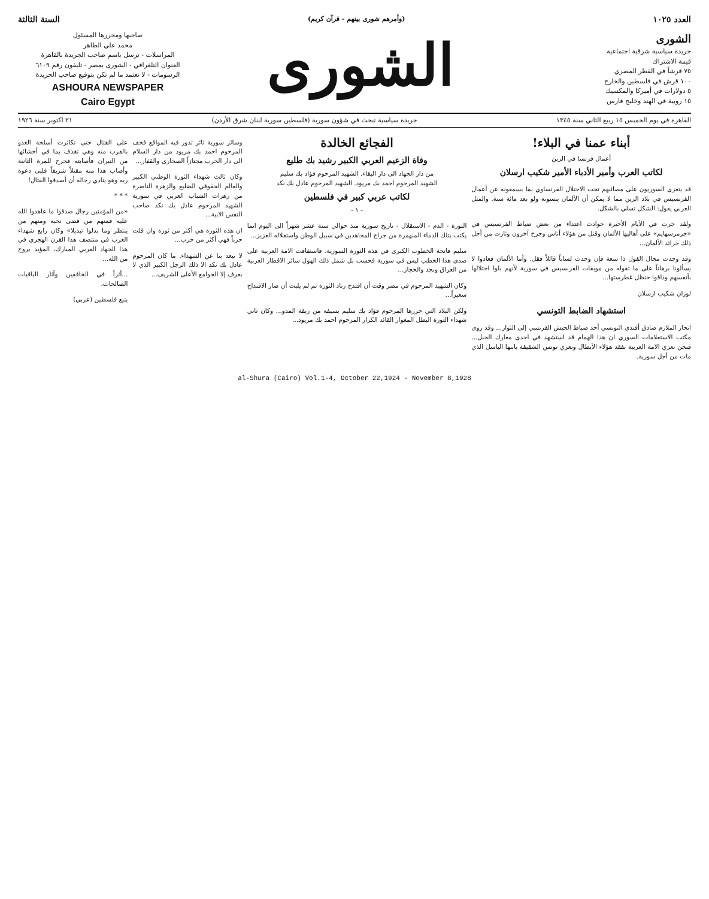العدد ١٠٢٥ (وأمرهم شورى بينهم - قرآن كريم) السنة الثالثة
الشورى
جريدة سياسية شرقية اجتماعية
قيمة الاشتراك
٧٥ قرشاً في القطر المصري
١٠٠ قرش في فلسطين والخارج
٥ دولارات في أميركا والمكسيك
١٥ روبية في الهند وخليج فارس
الشورى
صاحبها ومحررها المسئول
محمد علي الطاهر
المراسلات - ترسل باسم صاحب الجريدة بالقاهرة
العنوان التلغرافي - الشورى بمصر - تليفون رقم ٦١٠٩
الرسومات - لا تعتمد ما لم تكن بتوقيع صاحب الجريدة
ASHOURA NEWSPAPER
Cairo Egypt
القاهرة في يوم الخميس ١٥ ربيع الثاني سنة ١٣٤٥ جريدة سياسية تبحث في شؤون سورية (فلسطين سورية لبنان شرق الأردن) ٢١ اكتوبر سنة ١٩٢٦
أبناء عمنا في البلاء!
أعمال فرنسا في الرين
لكاتب العرب وأمير الأدباء الأمير شكيب ارسلان
قد يتعزى السوريون على مصائبهم تحت الاحتلال الفرنساوي بما يسمعونه عن أعمال الفرنسيس في بلاد الرين مما لا يمكن أن الألمان ينسونه ولو بعد مائة سنة. والمثل العربي يقول: الشكل تسلي بالشكل.
ولقد جرت في الأيام الأخيرة حوادث اعتداء من بعض ضباط الفرنسيس في «جرمرسهايم» على أهاليها الألمان وقتل من هؤلاء أناس وجرح آخرون وثارت من أجل ذلك جرائد الألمان...
وقد وجدت مجال القول ذا سعة فإن وجدت لساناً قائلاً فقل. وأما الألمان فعادوا لا يسألونا برهاناً على ما تقوله من موبقات الفرنسيس في سورية لأنهم بلوا احتلالها بأنفسهم وذاقوا حنظل غطرستها...
لوزان شكيب ارسلان
استشهاد الضابط التونسي
انحاز الملازم صادق أفندي التونسي أحد ضباط الجيش الفرنسي إلى الثوار... وقد روى مكتب الاستعلامات السوري ان هذا الهمام قد استشهد في احدى معارك الجبل... فنحن نعزي الامة العربية بفقد هؤلاء الأبطال ونعزي تونس الشقيقة بابنها الباسل الذي مات من أجل سورية.
الفجائع الخالدة
وفاة الزعيم العربي الكبير رشيد بك طليع
من دار الجهاد الى دار البقاء. الشهيد المرحوم فؤاد بك سليم
الشهيد المرحوم احمد بك مريود. الشهيد المرحوم عادل بك نكد
لكاتب عربي كبير في فلسطين
- ١ -
الثورة - الدم - الاستقلال - تاريخ سورية منذ حوالي سنة عشر شهراً الى اليوم انما يكتب بتلك الدماء المنهمرة من جراح المجاهدين في سبيل الوطن واستقلاله العزيز...
سليم فاتحة الخطوب الكبرى في هذه الثورة السورية، فاستفاقت الامة العربية على صدى هذا الخطب ليس في سورية فحسب بل شمل ذلك الهول سائر الاقطار العربية من العراق ونجد والحجاز...
وكان الشهيد المرحوم في مصر وقت أن اقتدح زناد الثورة ثم لم يلبث أن صار الاقتداح سعيراً...
ولكن البلاد التي حررها المرحوم فؤاد بك سليم بسيفه من ربقة المدو... وكان ثاني شهداء الثورة البطل المغوار القائد الكرار المرحوم احمد بك مريود...
وسائر سورية ثائر تدور فيه المواقع فخف المرحوم احمد بك مريود من دار السلام الى دار الحرب مجتازاً الصحارى والقفار...
وكان ثالث شهداء الثورة الوطني الكبير والعالم الحقوقي الضليع والزهرة الناضرة من زهرات الشباب العربي في سورية الشهيد المرحوم عادل بك نكد صاحب النفس الابية...
ان هذه الثورة هي أكثر من ثورة وان قلت حرباً فهي أكثر من حرب...
لا تبعد بنا عن الشهداء. ما كان المرحوم عادل بك نكد الا ذلك الرجل الكبير الذي لا يعرف إلا الجوامع الأعلى الشريف...
على القتال حتى تكاثرت أسلحة العدو بالقرب منه وهي تقذف بما في أحشائها من النيران فأصابته فجرح للمرة الثانية وأصاب هذا منه مقتلاً شريفاً فلبى دعوة ربه وهو ينادي رجاله أن أصدقوا القتال!
* * *
«من المؤمنين رجال صدقوا ما عاهدوا الله عليه فمنهم من قضى نحبه ومنهم من ينتظر وما بدلوا تبديلا» وكان رابع شهداء العرب في منتصف هذا القرن الهجري في هذا الجهاد العربي المبارك، المؤيد بروح من الله...
...أثراً في الخافقين وآثار الباقيات الصالحات.
يتبع فلسطين (عربي)
al-Shura (Cairo) Vol.1-4, October 22,1924 - November 8,1928